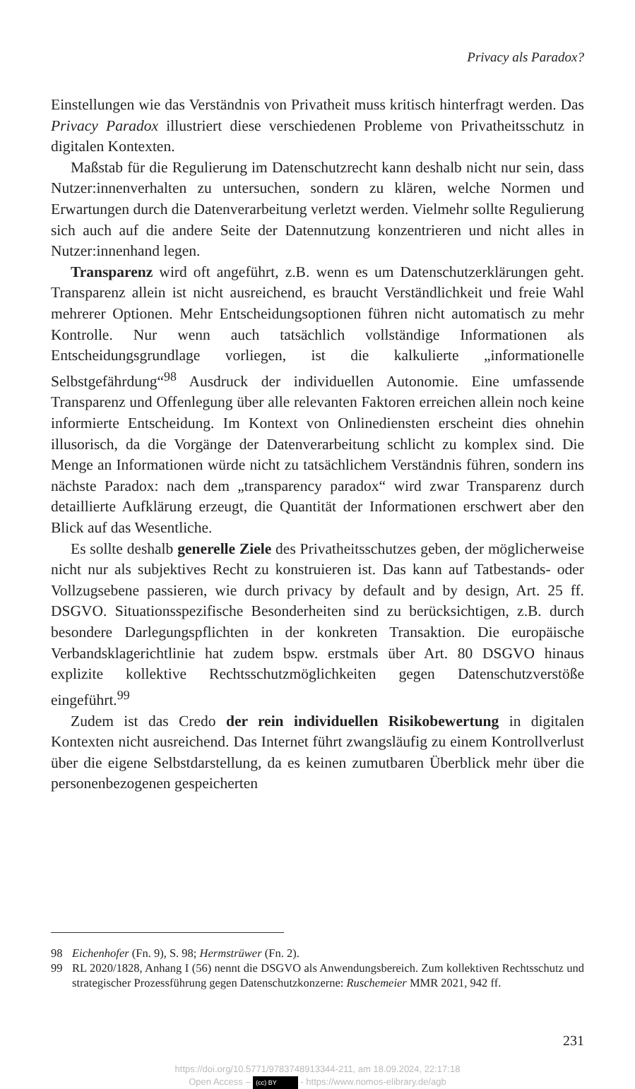Privacy als Paradox?
Einstellungen wie das Verständnis von Privatheit muss kritisch hinterfragt werden. Das Privacy Paradox illustriert diese verschiedenen Probleme von Privatheitsschutz in digitalen Kontexten.
Maßstab für die Regulierung im Datenschutzrecht kann deshalb nicht nur sein, dass Nutzer:innenverhalten zu untersuchen, sondern zu klären, welche Normen und Erwartungen durch die Datenverarbeitung verletzt werden. Vielmehr sollte Regulierung sich auch auf die andere Seite der Datennutzung konzentrieren und nicht alles in Nutzer:innenhand legen.
Transparenz wird oft angeführt, z.B. wenn es um Datenschutzerklärungen geht. Transparenz allein ist nicht ausreichend, es braucht Verständlichkeit und freie Wahl mehrerer Optionen. Mehr Entscheidungsoptionen führen nicht automatisch zu mehr Kontrolle. Nur wenn auch tatsächlich vollständige Informationen als Entscheidungsgrundlage vorliegen, ist die kalkulierte „informationelle Selbstgefährdung“<sup>98</sup> Ausdruck der individuellen Autonomie. Eine umfassende Transparenz und Offenlegung über alle relevanten Faktoren erreichen allein noch keine informierte Entscheidung. Im Kontext von Onlinediensten erscheint dies ohnehin illusorisch, da die Vorgänge der Datenverarbeitung schlicht zu komplex sind. Die Menge an Informationen würde nicht zu tatsächlichem Verständnis führen, sondern ins nächste Paradox: nach dem „transparency paradox“ wird zwar Transparenz durch detaillierte Aufklärung erzeugt, die Quantität der Informationen erschwert aber den Blick auf das Wesentliche.
Es sollte deshalb generelle Ziele des Privatheitsschutzes geben, der möglicherweise nicht nur als subjektives Recht zu konstruieren ist. Das kann auf Tatbestands- oder Vollzugsebene passieren, wie durch privacy by default and by design, Art. 25 ff. DSGVO. Situationsspezifische Besonderheiten sind zu berücksichtigen, z.B. durch besondere Darlegungspflichten in der konkreten Transaktion. Die europäische Verbandsklagerichtlinie hat zudem bspw. erstmals über Art. 80 DSGVO hinaus explizite kollektive Rechtsschutzmöglichkeiten gegen Datenschutzverstöße eingeführt.<sup>99</sup>
Zudem ist das Credo der rein individuellen Risikobewertung in digitalen Kontexten nicht ausreichend. Das Internet führt zwangsläufig zu einem Kontrollverlust über die eigene Selbstdarstellung, da es keinen zumutbaren Überblick mehr über die personenbezogenen gespeicherten
98 Eichenhofer (Fn. 9), S. 98; Hermstrüwer (Fn. 2).
99 RL 2020/1828, Anhang I (56) nennt die DSGVO als Anwendungsbereich. Zum kollektiven Rechtsschutz und strategischer Prozessführung gegen Datenschutzkonzerne: Ruschemeier MMR 2021, 942 ff.
231
https://doi.org/10.5771/9783748913344-211, am 18.09.2024, 22:17:18
Open Access – (cc) BY - https://www.nomos-elibrary.de/agb